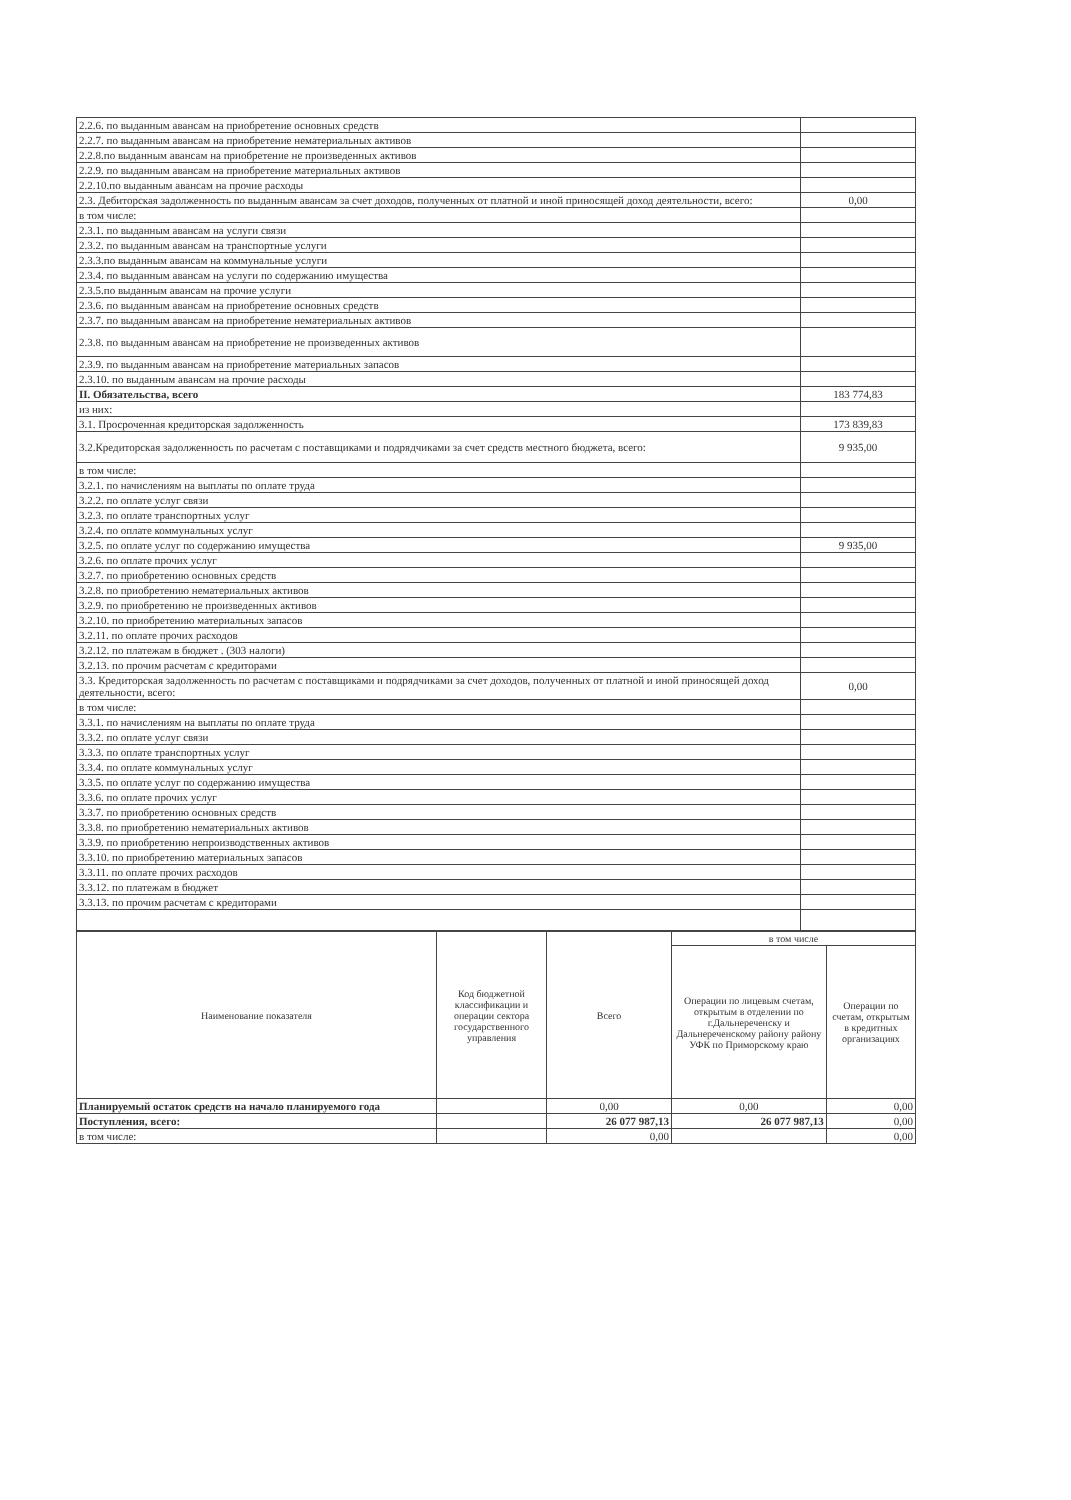| 2.2.6. по выданным авансам на приобретение основных средств | |
| 2.2.7. по выданным авансам на приобретение нематериальных активов | |
| 2.2.8.по выданным авансам на приобретение не произведенных активов | |
| 2.2.9. по выданным авансам на приобретение материальных активов | |
| 2.2.10.по выданным авансам на прочие расходы | |
| 2.3. Дебиторская задолженность по выданным авансам за счет доходов, полученных от платной и иной приносящей доход деятельности, всего: | 0,00 |
| в том числе: | |
| 2.3.1. по выданным авансам на услуги связи | |
| 2.3.2. по выданным авансам на транспортные услуги | |
| 2.3.3.по выданным авансам на коммунальные услуги | |
| 2.3.4. по выданным авансам на услуги по содержанию имущества | |
| 2.3.5.по выданным авансам на прочие услуги | |
| 2.3.6. по выданным авансам на приобретение основных средств | |
| 2.3.7. по выданным авансам на приобретение нематериальных активов | |
| 2.3.8. по выданным авансам на приобретение не произведенных активов | |
| 2.3.9. по выданным авансам на приобретение материальных запасов | |
| 2.3.10. по выданным авансам на прочие расходы | |
| II. Обязательства, всего | 183 774,83 |
| из них: | |
| 3.1. Просроченная кредиторская задолженность | 173 839,83 |
| 3.2.Кредиторская задолженность по расчетам с поставщиками и подрядчиками за счет средств местного бюджета, всего: | 9 935,00 |
| в том числе: | |
| 3.2.1. по начислениям на выплаты по оплате труда | |
| 3.2.2. по оплате услуг связи | |
| 3.2.3. по оплате транспортных услуг | |
| 3.2.4. по оплате коммунальных услуг | |
| 3.2.5. по оплате услуг по содержанию имущества | 9 935,00 |
| 3.2.6. по оплате прочих услуг | |
| 3.2.7. по приобретению основных средств | |
| 3.2.8. по приобретению нематериальных активов | |
| 3.2.9. по приобретению не произведенных активов | |
| 3.2.10. по приобретению материальных запасов | |
| 3.2.11. по оплате прочих расходов | |
| 3.2.12. по платежам в бюджет . (303 налоги) | |
| 3.2.13. по прочим расчетам с кредиторами | |
| 3.3. Кредиторская задолженность по расчетам с поставщиками и подрядчиками за счет доходов, полученных от платной и иной приносящей доход деятельности, всего: | 0,00 |
| в том числе: | |
| 3.3.1. по начислениям на выплаты по оплате труда | |
| 3.3.2. по оплате услуг связи | |
| 3.3.3. по оплате транспортных услуг | |
| 3.3.4. по оплате коммунальных услуг | |
| 3.3.5. по оплате услуг по содержанию имущества | |
| 3.3.6. по оплате прочих услуг | |
| 3.3.7. по приобретению основных средств | |
| 3.3.8. по приобретению нематериальных активов | |
| 3.3.9. по приобретению непроизводственных активов | |
| 3.3.10. по приобретению материальных запасов | |
| 3.3.11. по оплате прочих расходов | |
| 3.3.12. по платежам в бюджет | |
| 3.3.13. по прочим расчетам с кредиторами | |
| Наименование показателя | Код бюджетной классификации и операции сектора государственного управления | Всего | в том числе | |
| --- | --- | --- | --- | --- |
| | | | Операции по лицевым счетам, открытым в отделении по г.Дальнереченску и Дальнереченскому району району УФК по Приморскому краю | Операции по счетам, открытым в кредитных организациях |
| Планируемый остаток средств на начало планируемого года | | 0,00 | 0,00 | 0,00 |
| Поступления, всего: | | 26 077 987,13 | 26 077 987,13 | 0,00 |
| в том числе: | | 0,00 | | 0,00 |